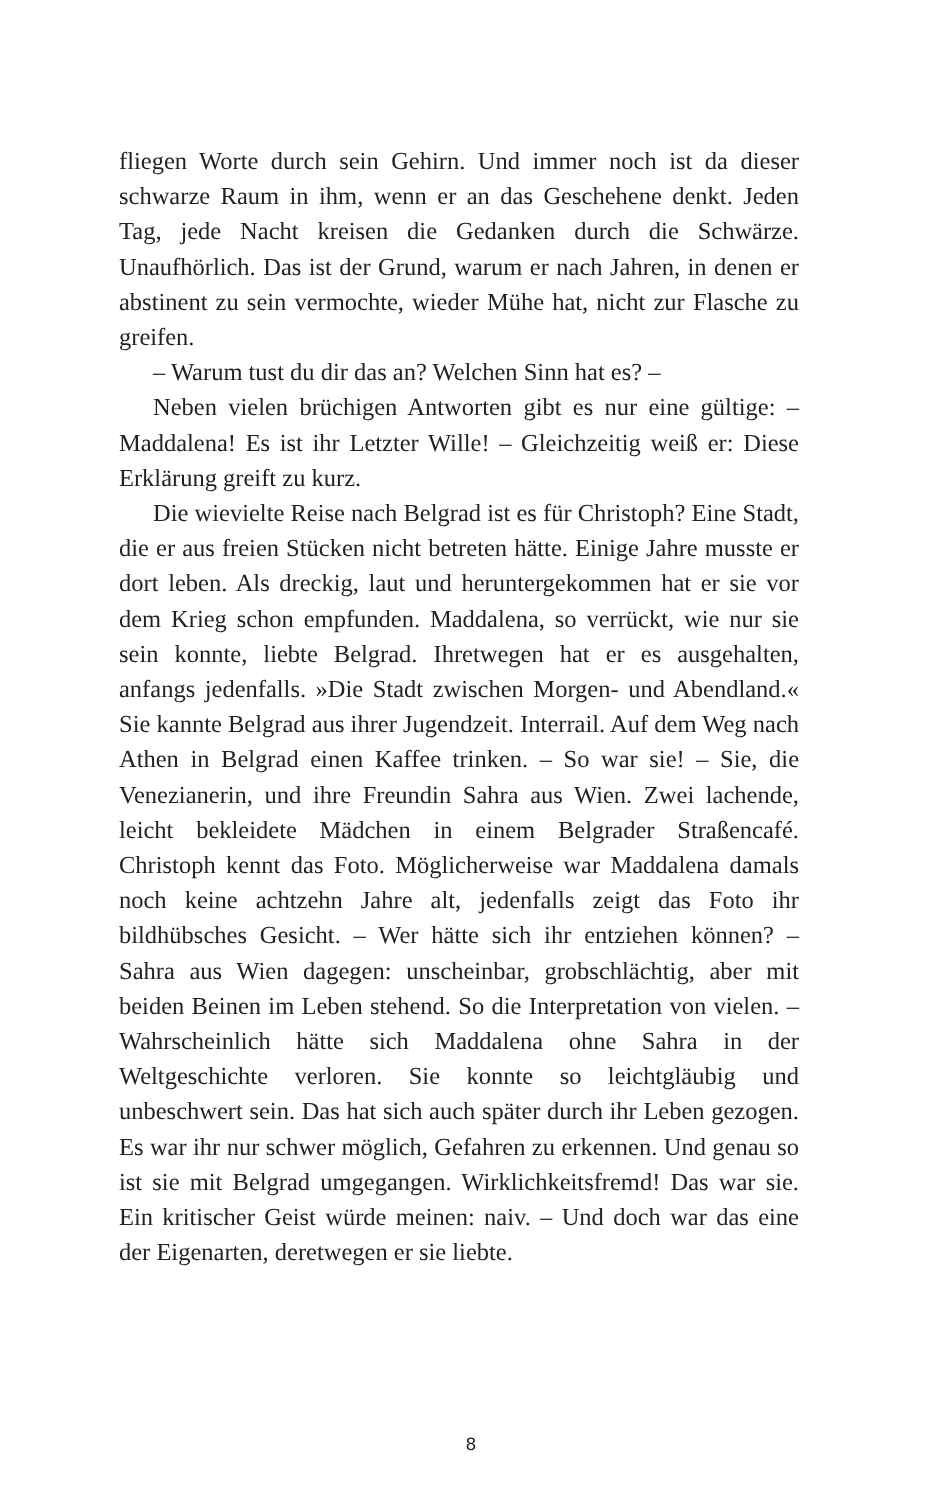fliegen Worte durch sein Gehirn. Und immer noch ist da dieser schwarze Raum in ihm, wenn er an das Geschehene denkt. Jeden Tag, jede Nacht kreisen die Gedanken durch die Schwärze. Unaufhörlich. Das ist der Grund, warum er nach Jahren, in denen er abstinent zu sein vermochte, wieder Mühe hat, nicht zur Flasche zu greifen.
– Warum tust du dir das an? Welchen Sinn hat es? –
Neben vielen brüchigen Antworten gibt es nur eine gültige: – Maddalena! Es ist ihr Letzter Wille! – Gleichzeitig weiß er: Diese Erklärung greift zu kurz.
Die wievielte Reise nach Belgrad ist es für Christoph? Eine Stadt, die er aus freien Stücken nicht betreten hätte. Einige Jahre musste er dort leben. Als dreckig, laut und heruntergekommen hat er sie vor dem Krieg schon empfunden. Maddalena, so verrückt, wie nur sie sein konnte, liebte Belgrad. Ihretwegen hat er es ausgehalten, anfangs jedenfalls. »Die Stadt zwischen Morgen- und Abendland.« Sie kannte Belgrad aus ihrer Jugendzeit. Interrail. Auf dem Weg nach Athen in Belgrad einen Kaffee trinken. – So war sie! – Sie, die Venezianerin, und ihre Freundin Sahra aus Wien. Zwei lachende, leicht bekleidete Mädchen in einem Belgrader Straßencafé. Christoph kennt das Foto. Möglicherweise war Maddalena damals noch keine achtzehn Jahre alt, jedenfalls zeigt das Foto ihr bildhübsches Gesicht. – Wer hätte sich ihr entziehen können? – Sahra aus Wien dagegen: unscheinbar, grobschlächtig, aber mit beiden Beinen im Leben stehend. So die Interpretation von vielen. – Wahrscheinlich hätte sich Maddalena ohne Sahra in der Weltgeschichte verloren. Sie konnte so leichtgläubig und unbeschwert sein. Das hat sich auch später durch ihr Leben gezogen. Es war ihr nur schwer möglich, Gefahren zu erkennen. Und genau so ist sie mit Belgrad umgegangen. Wirklichkeitsfremd! Das war sie. Ein kritischer Geist würde meinen: naiv. – Und doch war das eine der Eigenarten, deretwegen er sie liebte.
8